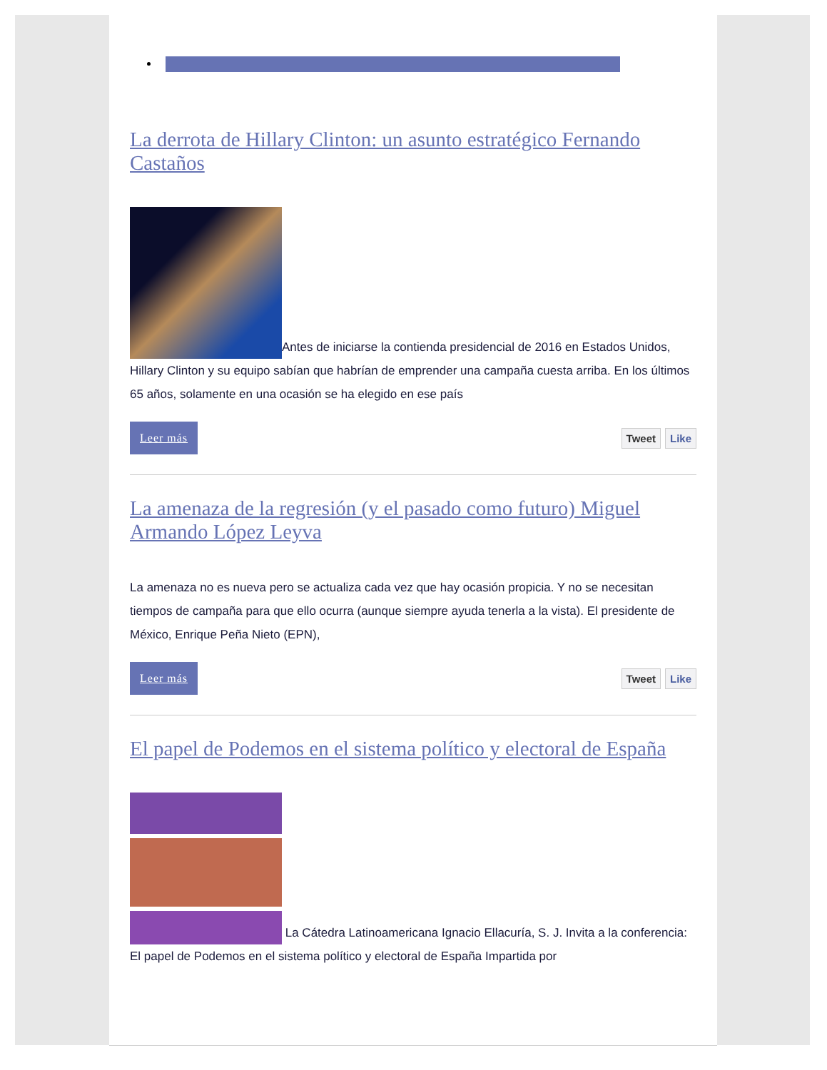La derrota de Hillary Clinton: un asunto estratégico Fernando Castaños
Antes de iniciarse la contienda presidencial de 2016 en Estados Unidos, Hillary Clinton y su equipo sabían que habrían de emprender una campaña cuesta arriba. En los últimos 65 años, solamente en una ocasión se ha elegido en ese país
Leer más
Tweet Like
La amenaza de la regresión (y el pasado como futuro) Miguel Armando López Leyva
La amenaza no es nueva pero se actualiza cada vez que hay ocasión propicia. Y no se necesitan tiempos de campaña para que ello ocurra (aunque siempre ayuda tenerla a la vista). El presidente de México, Enrique Peña Nieto (EPN),
Leer más
Tweet Like
El papel de Podemos en el sistema político y electoral de España
La Cátedra Latinoamericana Ignacio Ellacuría, S. J. Invita a la conferencia: El papel de Podemos en el sistema político y electoral de España Impartida por